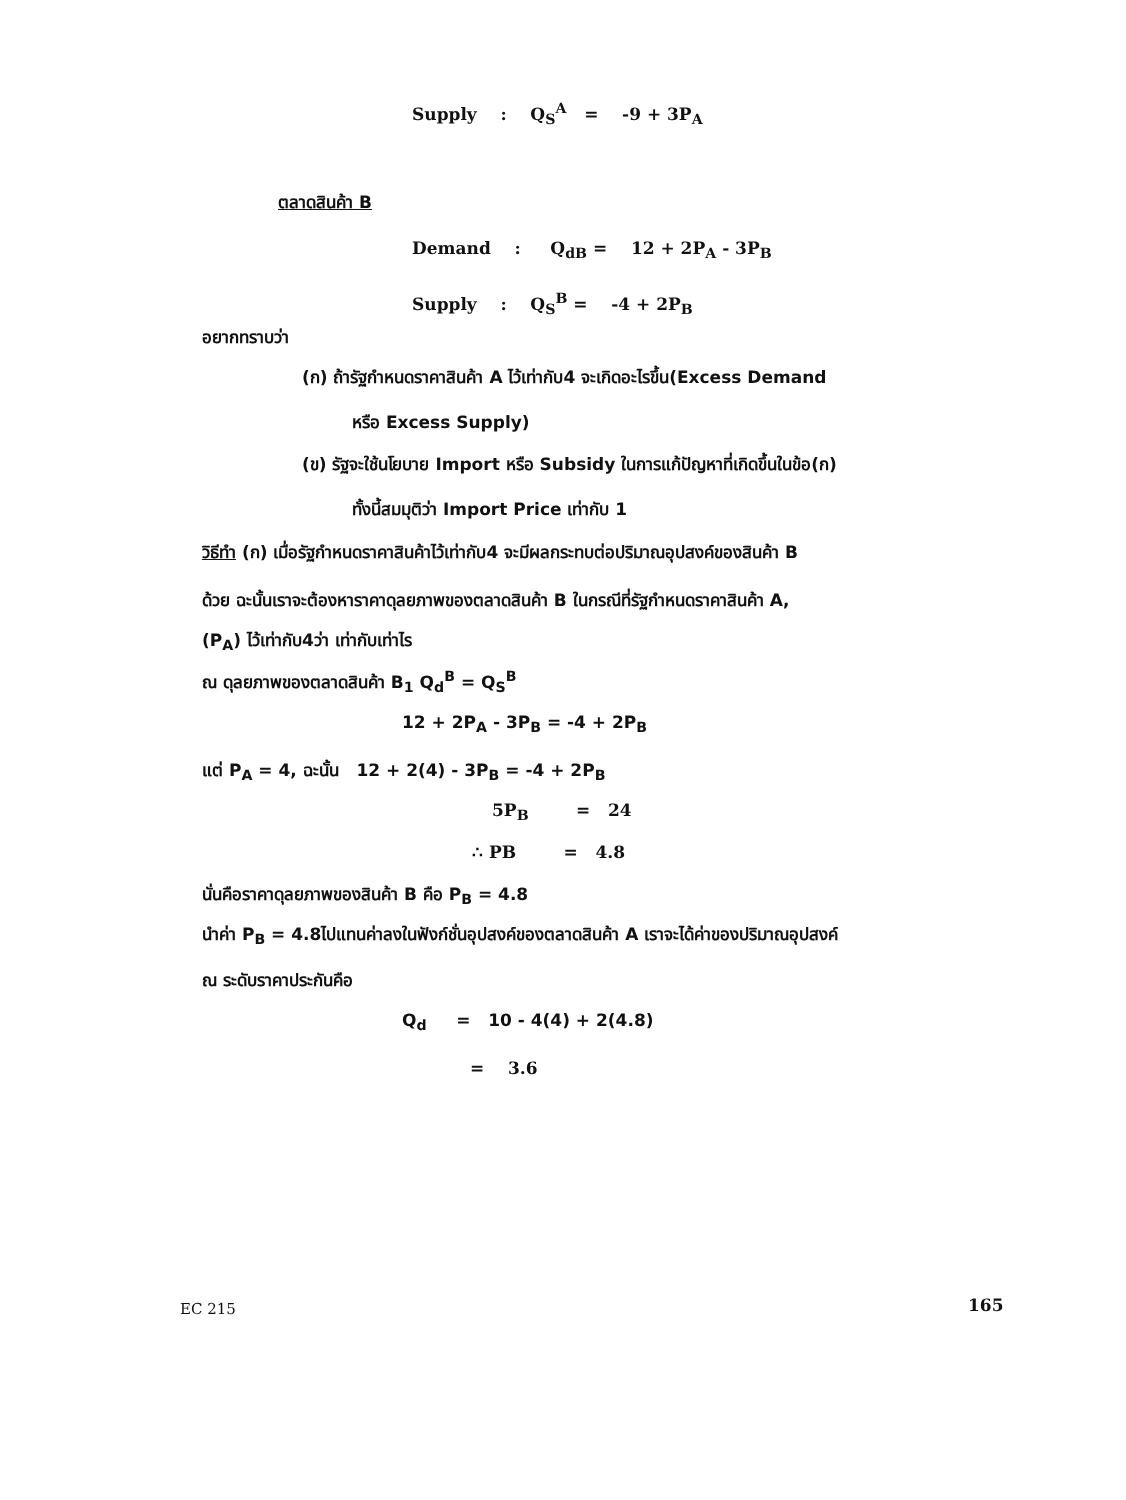Supply : Q<sub>S</sub><sup>A</sup> = -9 + 3P<sub>A</sub>
ตลาดสินค้า B
Demand : Q<sub>dB</sub> = 12 + 2P<sub>A</sub> - 3P<sub>B</sub>
Supply : Q<sub>S</sub><sup>B</sup> = -4 + 2P<sub>B</sub>
อยากทราบว่า
(ก) ถ้ารัฐกำหนดราคาสินค้า A ไว้เท่ากับ4 จะเกิดอะไรขึ้น(Excess Demand
หรือ Excess Supply)
(ข) รัฐจะใช้นโยบาย Import หรือ Subsidy ในการแก้ปัญหาที่เกิดขึ้นในข้อ(ก)
ทั้งนี้สมมุติว่า Import Price เท่ากับ 1
วิธีทำ (ก) เมื่อรัฐกำหนดราคาสินค้าไว้เท่ากับ4 จะมีผลกระทบต่อปริมาณอุปสงค์ของสินค้า B
ด้วย ฉะนั้นเราจะต้องหาราคาดุลยภาพของตลาดสินค้า B ในกรณีที่รัฐกำหนดราคาสินค้า A,
(P<sub>A</sub>) ไว้เท่ากับ4ว่า เท่ากับเท่าไร
ณ ดุลยภาพของตลาดสินค้า B<sub>1</sub> Q<sub>d</sub><sup>B</sup> = Q<sub>S</sub><sup>B</sup>
12 + 2P<sub>A</sub> - 3P<sub>B</sub> = -4 + 2P<sub>B</sub>
แต่ P<sub>A</sub> = 4, ฉะนั้น 12 + 2(4) - 3P<sub>B</sub> = -4 + 2P<sub>B</sub>
5P<sub>B</sub> = 24
∴ PB = 4.8
นั่นคือราคาดุลยภาพของสินค้า B คือ P<sub>B</sub> = 4.8
นำค่า P<sub>B</sub> = 4.8ไปแทนค่าลงในฟังก์ชั่นอุปสงค์ของตลาดสินค้า A เราจะได้ค่าของปริมาณอุปสงค์
ณ ระดับราคาประกันคือ
Q<sub>d</sub> = 10 - 4(4) + 2(4.8)
= 3.6
EC 215 165